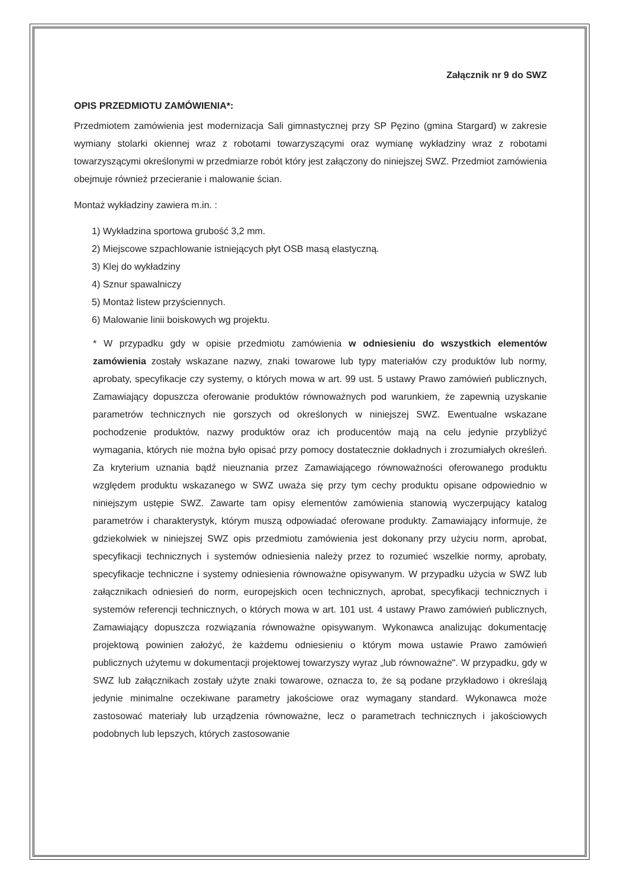Załącznik nr 9 do SWZ
OPIS PRZEDMIOTU ZAMÓWIENIA*:
Przedmiotem zamówienia jest modernizacja Sali gimnastycznej przy SP Pęzino (gmina Stargard) w zakresie wymiany stolarki okiennej wraz z robotami towarzyszącymi oraz wymianę wykładziny wraz z robotami towarzyszącymi określonymi w przedmiarze robót który jest załączony do niniejszej SWZ. Przedmiot zamówienia obejmuje również przecieranie i malowanie ścian.
Montaż wykładziny zawiera m.in. :
1) Wykładzina sportowa grubość 3,2 mm.
2) Miejscowe szpachlowanie istniejących płyt OSB masą elastyczną.
3) Klej do wykładziny
4) Sznur spawalniczy
5) Montaż listew przyściennych.
6) Malowanie linii boiskowych wg projektu.
* W przypadku gdy w opisie przedmiotu zamówienia w odniesieniu do wszystkich elementów zamówienia zostały wskazane nazwy, znaki towarowe lub typy materiałów czy produktów lub normy, aprobaty, specyfikacje czy systemy, o których mowa w art. 99 ust. 5 ustawy Prawo zamówień publicznych, Zamawiający dopuszcza oferowanie produktów równoważnych pod warunkiem, że zapewnią uzyskanie parametrów technicznych nie gorszych od określonych w niniejszej SWZ. Ewentualne wskazane pochodzenie produktów, nazwy produktów oraz ich producentów mają na celu jedynie przybliżyć wymagania, których nie można było opisać przy pomocy dostatecznie dokładnych i zrozumiałych określeń. Za kryterium uznania bądź nieuznania przez Zamawiającego równoważności oferowanego produktu względem produktu wskazanego w SWZ uważa się przy tym cechy produktu opisane odpowiednio w niniejszym ustępie SWZ. Zawarte tam opisy elementów zamówienia stanowią wyczerpujący katalog parametrów i charakterystyk, którym muszą odpowiadać oferowane produkty. Zamawiający informuje, że gdziekolwiek w niniejszej SWZ opis przedmiotu zamówienia jest dokonany przy użyciu norm, aprobat, specyfikacji technicznych i systemów odniesienia należy przez to rozumieć wszelkie normy, aprobaty, specyfikacje techniczne i systemy odniesienia równoważne opisywanym. W przypadku użycia w SWZ lub załącznikach odniesień do norm, europejskich ocen technicznych, aprobat, specyfikacji technicznych i systemów referencji technicznych, o których mowa w art. 101 ust. 4 ustawy Prawo zamówień publicznych, Zamawiający dopuszcza rozwiązania równoważne opisywanym. Wykonawca analizując dokumentację projektową powinien założyć, że każdemu odniesieniu o którym mowa ustawie Prawo zamówień publicznych użytemu w dokumentacji projektowej towarzyszy wyraz „lub równoważne". W przypadku, gdy w SWZ lub załącznikach zostały użyte znaki towarowe, oznacza to, że są podane przykładowo i określają jedynie minimalne oczekiwane parametry jakościowe oraz wymagany standard. Wykonawca może zastosować materiały lub urządzenia równoważne, lecz o parametrach technicznych i jakościowych podobnych lub lepszych, których zastosowanie